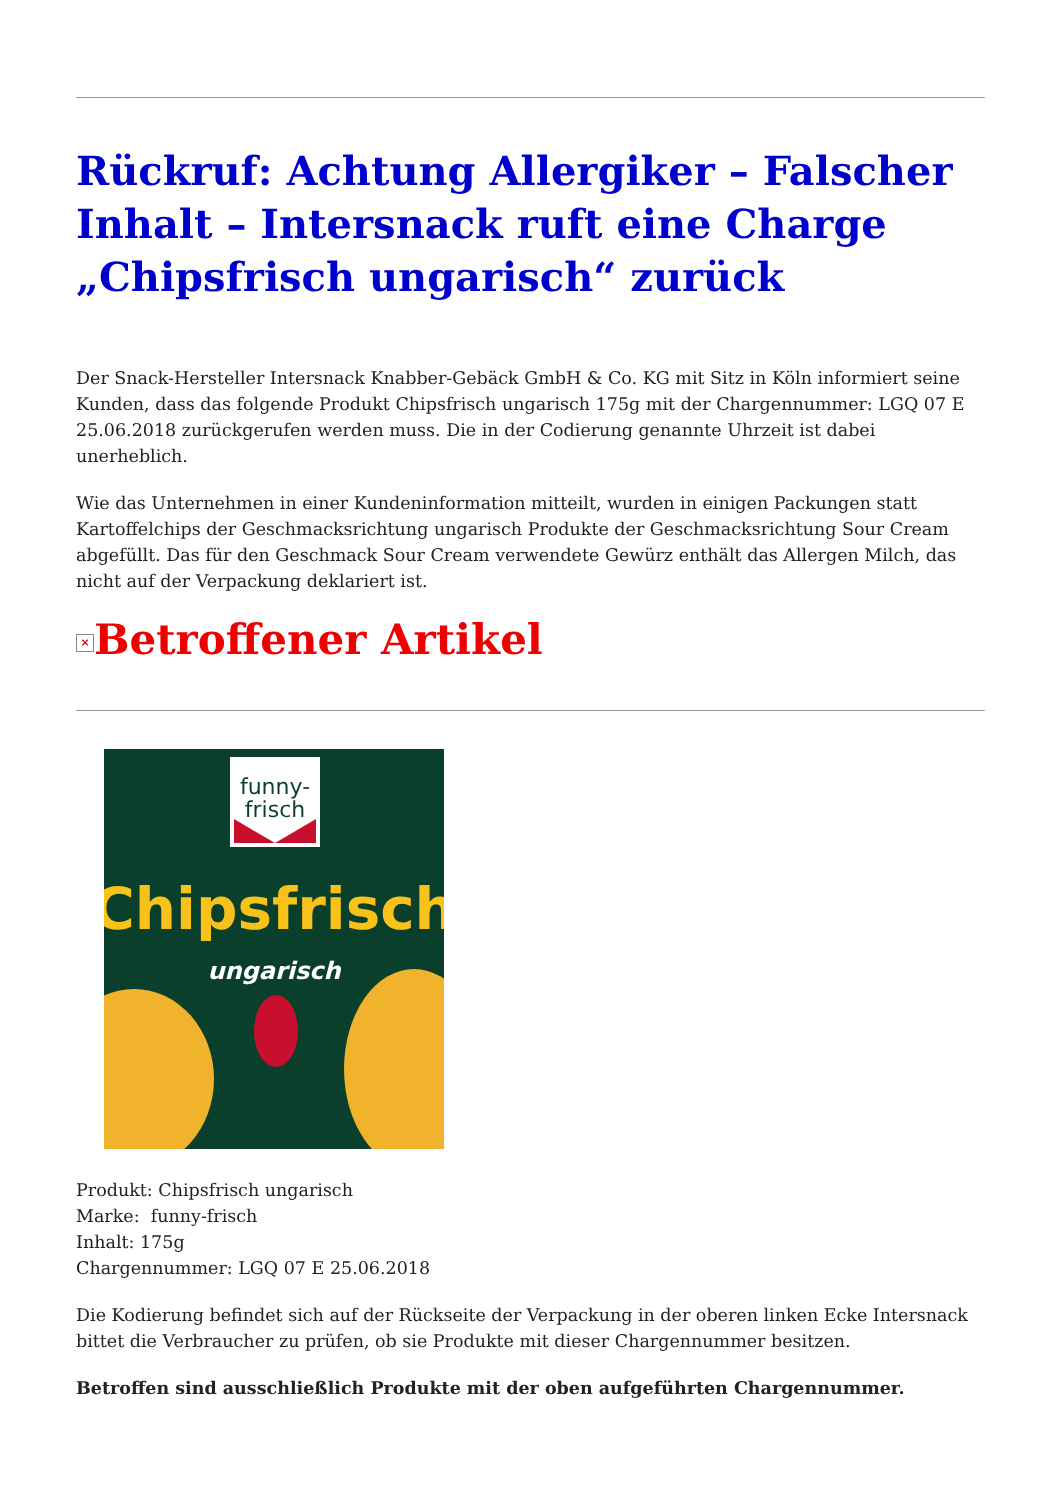Rückruf: Achtung Allergiker – Falscher Inhalt – Intersnack ruft eine Charge „Chipsfrisch ungarisch“ zurück
Der Snack-Hersteller Intersnack Knabber-Gebäck GmbH & Co. KG mit Sitz in Köln informiert seine Kunden, dass das folgende Produkt Chipsfrisch ungarisch 175g mit der Chargennummer: LGQ 07 E 25.06.2018 zurückgerufen werden muss. Die in der Codierung genannte Uhrzeit ist dabei unerheblich.
Wie das Unternehmen in einer Kundeninformation mitteilt, wurden in einigen Packungen statt Kartoffelchips der Geschmacksrichtung ungarisch Produkte der Geschmacksrichtung Sour Cream abgefüllt. Das für den Geschmack Sour Cream verwendete Gewürz enthält das Allergen Milch, das nicht auf der Verpackung deklariert ist.
× Betroffener Artikel
funny-
frisch
Chipsfrisch
ungarisch
Produkt: Chipsfrisch ungarisch
Marke: funny-frisch
Inhalt: 175g
Chargennummer: LGQ 07 E 25.06.2018
Die Kodierung befindet sich auf der Rückseite der Verpackung in der oberen linken Ecke Intersnack bittet die Verbraucher zu prüfen, ob sie Produkte mit dieser Chargennummer besitzen.
Betroffen sind ausschließlich Produkte mit der oben aufgeführten Chargennummer.